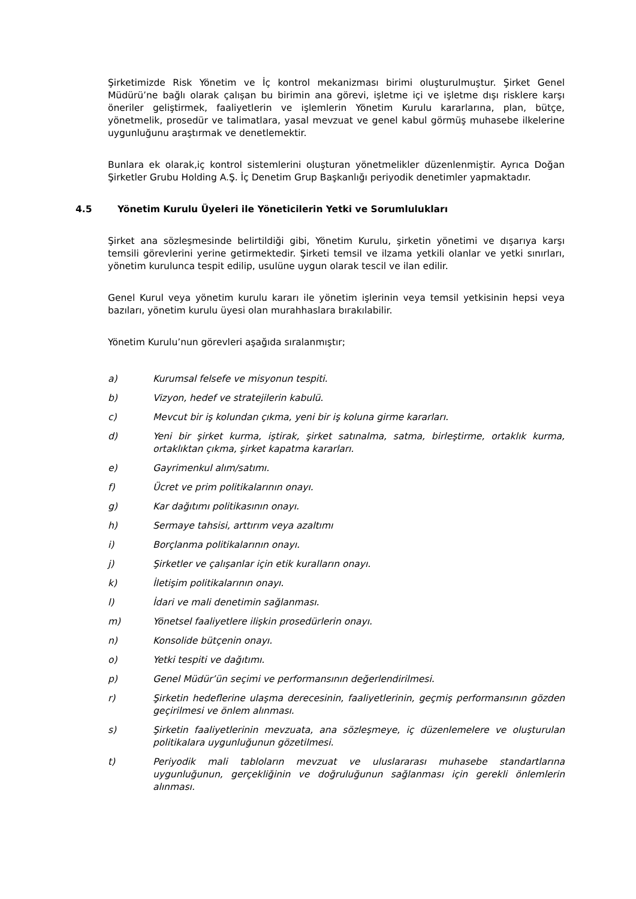Şirketimizde Risk Yönetim ve İç kontrol mekanizması birimi oluşturulmuştur. Şirket Genel Müdürü’ne bağlı olarak çalışan bu birimin ana görevi, işletme içi ve işletme dışı risklere karşı öneriler geliştirmek, faaliyetlerin ve işlemlerin Yönetim Kurulu kararlarına, plan, bütçe, yönetmelik, prosedür ve talimatlara, yasal mevzuat ve genel kabul görmüş muhasebe ilkelerine uygunluğunu araştırmak ve denetlemektir.
Bunlara ek olarak,iç kontrol sistemlerini oluşturan yönetmelikler düzenlenmiştir. Ayrıca Doğan Şirketler Grubu Holding A.Ş. İç Denetim Grup Başkanlığı periyodik denetimler yapmaktadır.
4.5 Yönetim Kurulu Üyeleri ile Yöneticilerin Yetki ve Sorumlulukları
Şirket ana sözleşmesinde belirtildiği gibi, Yönetim Kurulu, şirketin yönetimi ve dışarıya karşı temsili görevlerini yerine getirmektedir. Şirketi temsil ve ilzama yetkili olanlar ve yetki sınırları, yönetim kurulunca tespit edilip, usulüne uygun olarak tescil ve ilan edilir.
Genel Kurul veya yönetim kurulu kararı ile yönetim işlerinin veya temsil yetkisinin hepsi veya bazıları, yönetim kurulu üyesi olan murahhaslara bırakılabilir.
Yönetim Kurulu’nun görevleri aşağıda sıralanmıştır;
a) Kurumsal felsefe ve misyonun tespiti.
b) Vizyon, hedef ve stratejilerin kabulü.
c) Mevcut bir iş kolundan çıkma, yeni bir iş koluna girme kararları.
d) Yeni bir şirket kurma, iştirak, şirket satınalma, satma, birleştirme, ortaklık kurma, ortaklıktan çıkma, şirket kapatma kararları.
e) Gayrimenkul alım/satımı.
f) Ücret ve prim politikalarının onayı.
g) Kar dağıtımı politikasının onayı.
h) Sermaye tahsisi, arttırım veya azaltımı
i) Borçlanma politikalarının onayı.
j) Şirketler ve çalışanlar için etik kuralların onayı.
k) İletişim politikalarının onayı.
l) İdari ve mali denetimin sağlanması.
m) Yönetsel faaliyetlere ilişkin prosedürlerin onayı.
n) Konsolide bütçenin onayı.
o) Yetki tespiti ve dağıtımı.
p) Genel Müdür’ün seçimi ve performansının değerlendirilmesi.
r) Şirketin hedeflerine ulaşma derecesinin, faaliyetlerinin, geçmiş performansının gözden geçirilmesi ve önlem alınması.
s) Şirketin faaliyetlerinin mevzuata, ana sözleşmeye, iç düzenlemelere ve oluşturulan politikalara uygunluğunun gözetilmesi.
t) Periyodik mali tabloların mevzuat ve uluslararası muhasebe standartlarına uygunluğunun, gerçekliğinin ve doğruluğunun sağlanması için gerekli önlemlerin alınması.